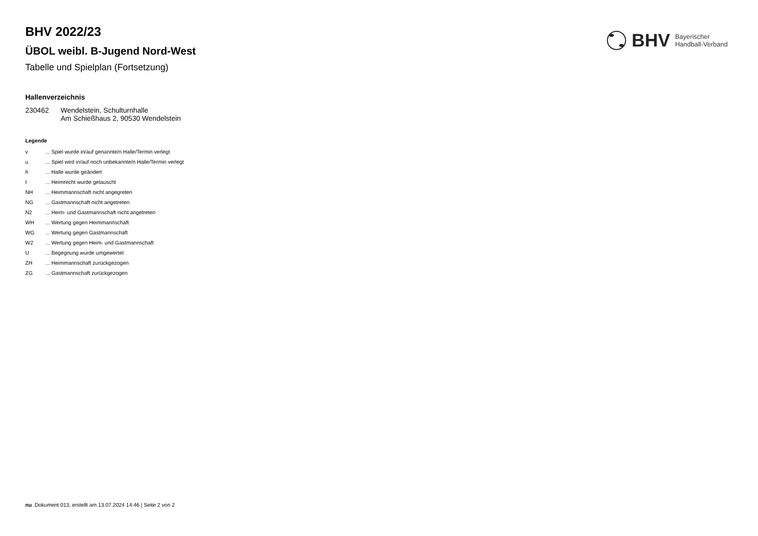BHV Bayerischer
Handball-Verband
BHV 2022/23
ÜBOL weibl. B-Jugend Nord-West
Tabelle und Spielplan (Fortsetzung)
Hallenverzeichnis
| 230462 | Wendelstein, Schulturnhalle Am Schießhaus 2, 90530 Wendelstein |
Legende
| v | ... Spiel wurde in/auf genannte/n Halle/Termin verlegt |
| u | ... Spiel wird in/auf noch unbekannte/n Halle/Termin verlegt |
| h | ... Halle wurde geändert |
| t | ... Heimrecht wurde getauscht |
| NH | ... Heimmannschaft nicht angegreten |
| NG | ... Gastmannschaft nicht angetreten |
| N2 | ... Heim- und Gastmannschaft nicht angetreten |
| WH | ... Wertung gegen Heimmannschaft |
| WG | ... Wertung gegen Gastmannschaft |
| W2 | ... Wertung gegen Heim- und Gastmannschaft |
| U | ... Begegnung wurde umgewertet |
| ZH | ... Heimmannschaft zurückgezogen |
| ZG | ... Gastmannschaft zurückgezogen |
nu .Dokument 013, erstellt am 13.07.2024 14:46 | Seite 2 von 2